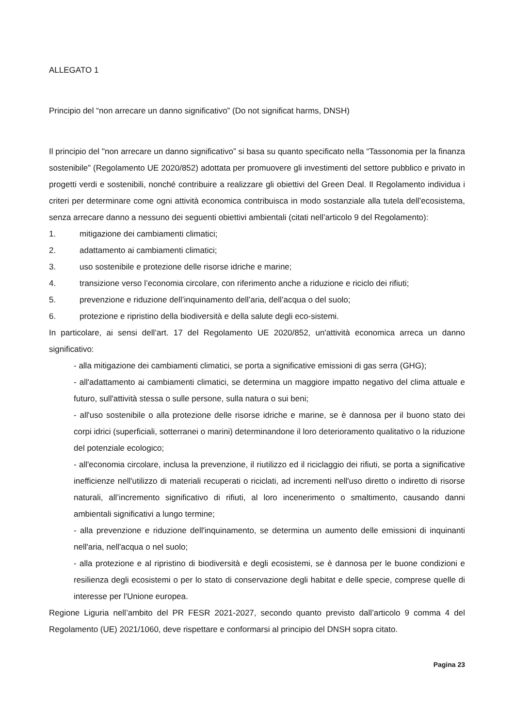ALLEGATO 1
Principio del “non arrecare un danno significativo” (Do not significat harms, DNSH)
Il principio del "non arrecare un danno significativo” si basa su quanto specificato nella “Tassonomia per la finanza sostenibile” (Regolamento UE 2020/852) adottata per promuovere gli investimenti del settore pubblico e privato in progetti verdi e sostenibili, nonché contribuire a realizzare gli obiettivi del Green Deal. Il Regolamento individua i criteri per determinare come ogni attività economica contribuisca in modo sostanziale alla tutela dell’ecosistema, senza arrecare danno a nessuno dei seguenti obiettivi ambientali (citati nell’articolo 9 del Regolamento):
1. mitigazione dei cambiamenti climatici;
2. adattamento ai cambiamenti climatici;
3. uso sostenibile e protezione delle risorse idriche e marine;
4. transizione verso l’economia circolare, con riferimento anche a riduzione e riciclo dei rifiuti;
5. prevenzione e riduzione dell’inquinamento dell’aria, dell’acqua o del suolo;
6. protezione e ripristino della biodiversità e della salute degli eco-sistemi.
In particolare, ai sensi dell’art. 17 del Regolamento UE 2020/852, un'attività economica arreca un danno significativo:
- alla mitigazione dei cambiamenti climatici, se porta a significative emissioni di gas serra (GHG);
- all'adattamento ai cambiamenti climatici, se determina un maggiore impatto negativo del clima attuale e futuro, sull'attività stessa o sulle persone, sulla natura o sui beni;
- all'uso sostenibile o alla protezione delle risorse idriche e marine, se è dannosa per il buono stato dei corpi idrici (superficiali, sotterranei o marini) determinandone il loro deterioramento qualitativo o la riduzione del potenziale ecologico;
- all'economia circolare, inclusa la prevenzione, il riutilizzo ed il riciclaggio dei rifiuti, se porta a significative inefficienze nell'utilizzo di materiali recuperati o riciclati, ad incrementi nell'uso diretto o indiretto di risorse naturali, all’incremento significativo di rifiuti, al loro incenerimento o smaltimento, causando danni ambientali significativi a lungo termine;
- alla prevenzione e riduzione dell'inquinamento, se determina un aumento delle emissioni di inquinanti nell'aria, nell'acqua o nel suolo;
- alla protezione e al ripristino di biodiversità e degli ecosistemi, se è dannosa per le buone condizioni e resilienza degli ecosistemi o per lo stato di conservazione degli habitat e delle specie, comprese quelle di interesse per l'Unione europea.
Regione Liguria nell’ambito del PR FESR 2021-2027, secondo quanto previsto dall’articolo 9 comma 4 del Regolamento (UE) 2021/1060, deve rispettare e conformarsi al principio del DNSH sopra citato.
Pagina 23